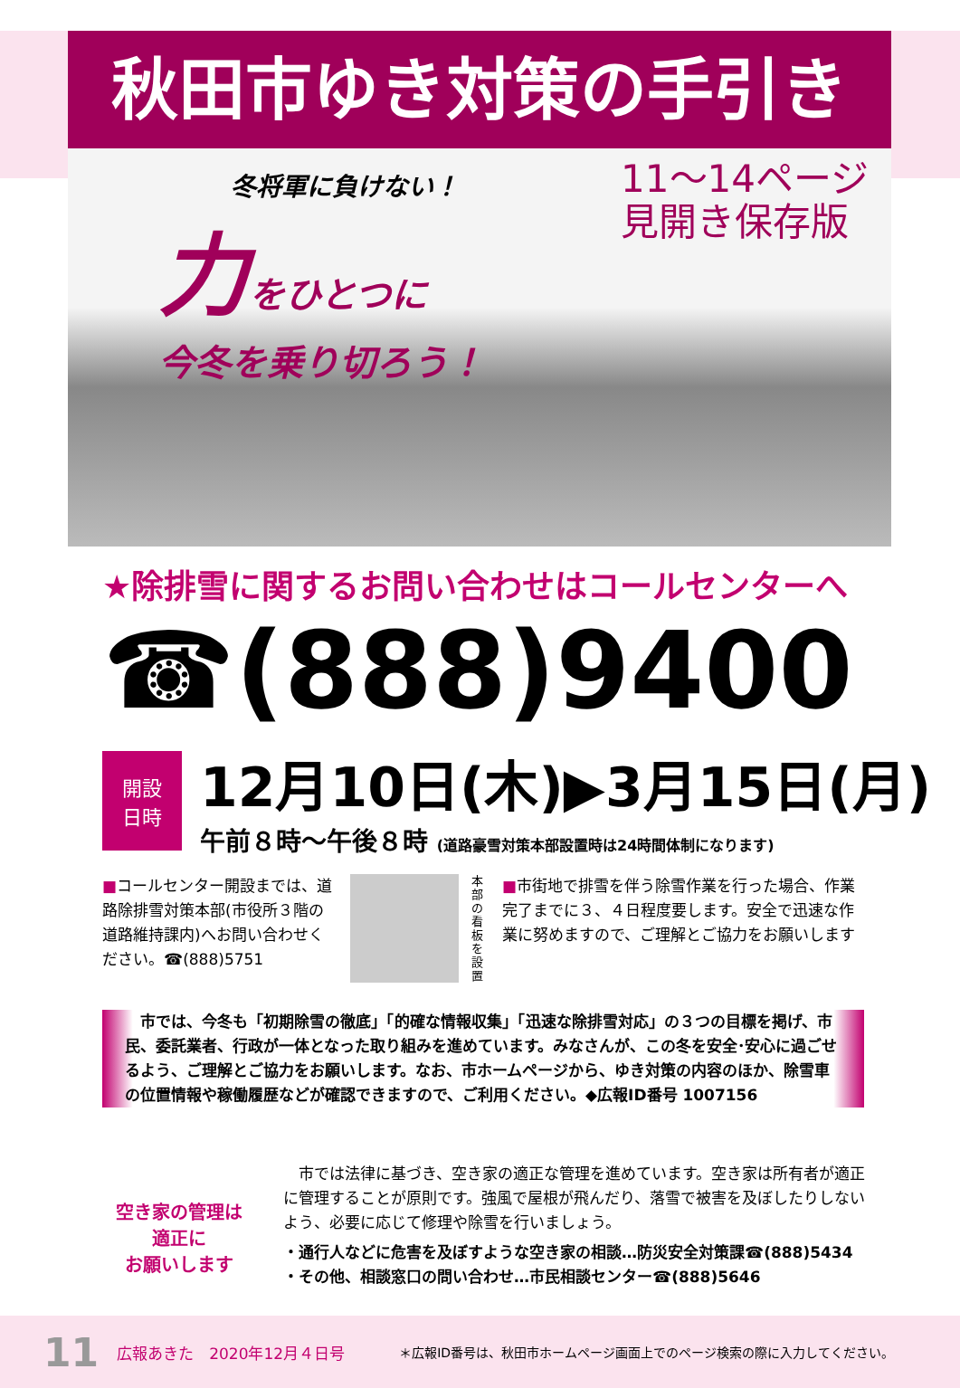秋田市ゆき対策の手引き
冬将軍に負けない！
力をひとつに
今冬を乗り切ろう！
11～14ページ
見開き保存版
★除排雪に関するお問い合わせはコールセンターへ
☎(888)9400
開設
日時
12月10日(木)▶3月15日(月)
午前８時～午後８時 (道路豪雪対策本部設置時は24時間体制になります)
■コールセンター開設までは、道路除排雪対策本部(市役所３階の道路維持課内)へお問い合わせください。☎(888)5751
本部の看板を設置
■市街地で排雪を伴う除雪作業を行った場合、作業完了までに３、４日程度要します。安全で迅速な作業に努めますので、ご理解とご協力をお願いします
　市では、今冬も「初期除雪の徹底」「的確な情報収集」「迅速な除排雪対応」の３つの目標を掲げ、市民、委託業者、行政が一体となった取り組みを進めています。みなさんが、この冬を安全･安心に過ごせるよう、ご理解とご協力をお願いします。なお、市ホームページから、ゆき対策の内容のほか、除雪車の位置情報や稼働履歴などが確認できますので、ご利用ください。◆広報ID番号 1007156
空き家の管理は
適正に
お願いします
　市では法律に基づき、空き家の適正な管理を進めています。空き家は所有者が適正に管理することが原則です。強風で屋根が飛んだり、落雪で被害を及ぼしたりしないよう、必要に応じて修理や除雪を行いましょう。
・通行人などに危害を及ぼすような空き家の相談…防災安全対策課☎(888)5434
・その他、相談窓口の問い合わせ…市民相談センター☎(888)5646
11 広報あきた　2020年12月４日号 ＊広報ID番号は、秋田市ホームページ画面上でのページ検索の際に入力してください。